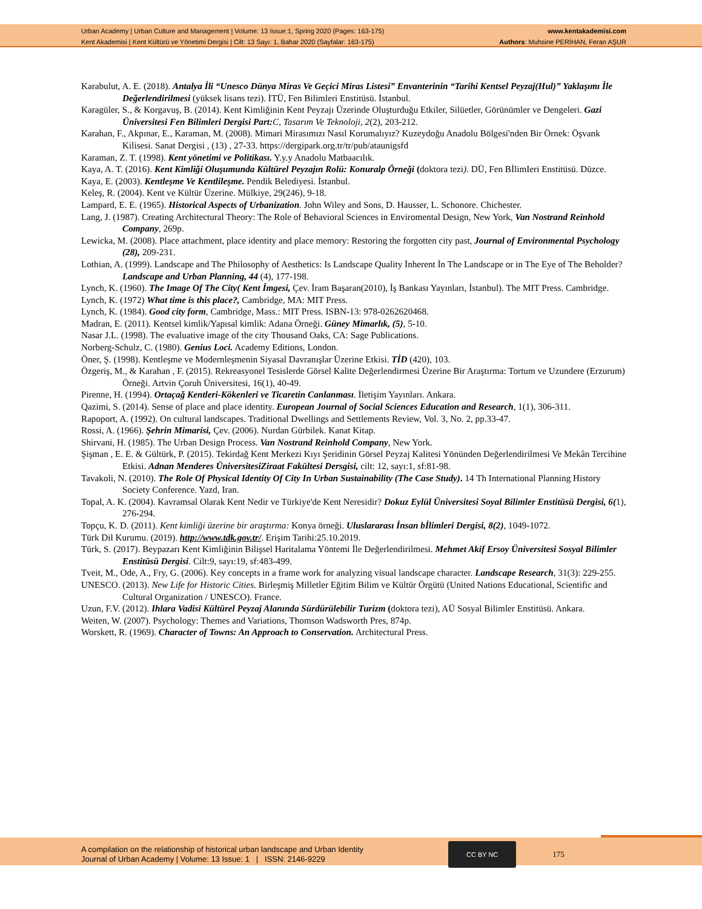Urban Academy | Urban Culture and Management | Volume: 13 Issue:1, Spring 2020 (Pages: 163-175)
Kent Akademisi | Kent Kültürü ve Yönetimi Dergisi | Cilt: 13 Sayı: 1, Bahar 2020 (Sayfalar: 163-175)
www.kentakademisi.com
Authors: Muhsine PERİHAN, Feran AŞUR
Karabulut, A. E. (2018). Antalya İli “Unesco Dünya Miras Ve Geçici Miras Listesi” Envanterinin “Tarihi Kentsel Peyzaj(Hul)” Yaklaşımı İle Değerlendirilmesi (yüksek lisans tezi). İTÜ, Fen Bilimleri Enstitüsü. İstanbul.
Karagüler, S., & Korgavuş, B. (2014). Kent Kimliğinin Kent Peyzajı Üzerinde Oluşturduğu Etkiler, Silüetler, Görünümler ve Dengeleri. Gazi Üniversitesi Fen Bilimleri Dergisi Part: C, Tasarım Ve Teknoloji, 2(2), 203-212.
Karahan, F., Akpınar, E., Karaman, M. (2008). Mimari Mirasımızı Nasıl Korumalıyız? Kuzeydoğu Anadolu Bölgesi'nden Bir Örnek: Öşvank Kilisesi. Sanat Dergisi , (13) , 27-33. https://dergipark.org.tr/tr/pub/ataunigsfd
Karaman, Z. T. (1998). Kent yönetimi ve Politikası. Y.y.y Anadolu Matbaacılık.
Kaya, A. T. (2016). Kent Kimliği Oluşumunda Kültürel Peyzajın Rolü: Konuralp Örneği (doktora tezi). DÜ, Fen BİlimIeri Enstitüsü. Düzce.
Kaya, E. (2003). Kentleşme Ve Kentlileşme. Pendik Belediyesi. İstanbul.
Keleş, R. (2004). Kent ve Kültür Üzerine. Mülkiye, 29(246), 9-18.
Lampard, E. E. (1965). Historical Aspects of Urbanization. John Wiley and Sons, D. Hausser, L. Schonore. Chichester.
Lang, J. (1987). Creating Architectural Theory: The Role of Behavioral Sciences in Enviromental Design, New York, Van Nostrand Reinhold Company, 269p.
Lewicka, M. (2008). Place attachment, place identity and place memory: Restoring the forgotten city past, Journal of Environmental Psychology (28), 209-231.
Lothian, A. (1999). Landscape and The Philosophy of Aesthetics: Is Landscape Quality İnherent İn The Landscape or in The Eye of The Beholder? Landscape and Urban Planning, 44 (4), 177-198.
Lynch, K. (1960). The Image Of The City( Kent İmgesi, Çev. İram Başaran(2010), İş Bankası Yayınları, İstanbul). The MIT Press. Cambridge.
Lynch, K. (1972) What time is this place?, Cambridge, MA: MIT Press.
Lynch, K. (1984). Good city form, Cambridge, Mass.: MIT Press. ISBN-13: 978-0262620468.
Madran, E. (2011). Kentsel kimlik/Yapısal kimlik: Adana Örneği. Güney Mimarlık, (5), 5-10.
Nasar J.L. (1998). The evaluative image of the city Thousand Oaks, CA: Sage Publications.
Norberg-Schulz, C. (1980). Genius Loci. Academy Editions, London.
Öner, Ş. (1998). Kentleşme ve Modernleşmenin Siyasal Davranışlar Üzerine Etkisi. TİD (420), 103.
Özgeriş, M., & Karahan , F. (2015). Rekreasyonel Tesislerde Görsel Kalite Değerlendirmesi Üzerine Bir Araştırma: Tortum ve Uzundere (Erzurum) Örneği. Artvin Çoruh Üniversitesi, 16(1), 40-49.
Pirenne, H. (1994). Ortaçağ Kentleri-Kökenleri ve Ticaretin Canlanması. İletişim Yayınları. Ankara.
Qazimi, S. (2014). Sense of place and place identity. European Journal of Social Sciences Education and Research, 1(1), 306-311.
Rapoport, A. (1992). On cultural landscapes. Traditional Dwellings and Settlements Review, Vol. 3, No. 2, pp.33-47.
Rossi, A. (1966). Şehrin Mimarisi, Çev. (2006). Nurdan Gürbilek. Kanat Kitap.
Shirvani, H. (1985). The Urban Design Process. Van Nostrand Reinhold Company, New York.
Şişman , E. E. & Gültürk, P. (2015). Tekirdağ Kent Merkezi Kıyı Şeridinin Görsel Peyzaj Kalitesi Yönünden Değerlendirilmesi Ve Mekân Tercihine Etkisi. Adnan Menderes ÜniversitesiZiraat Fakültesi Dersgisi, cilt: 12, sayı:1, sf:81-98.
Tavakoli, N. (2010). The Role Of Physical Identity Of City In Urban Sustainability (The Case Study). 14 Th International Planning History Society Conference. Yazd, Iran.
Topal, A. K. (2004). Kavramsal Olarak Kent Nedir ve Türkiye'de Kent Neresidir? Dokuz Eylül Üniversitesi Soyal Bilimler Enstitüsü Dergisi, 6(1), 276-294.
Topçu, K. D. (2011). Kent kimliği üzerine bir araştırma: Konya örneği. Uluslararası İnsan bİlimleri Dergisi, 8(2), 1049-1072.
Türk Dil Kurumu. (2019). http://www.tdk.gov.tr/. Erişim Tarihi:25.10.2019.
Türk, S. (2017). Beypazarı Kent Kimliğinin Bilişsel Haritalama Yöntemi İle Değerlendirilmesi. Mehmet Akif Ersoy Üniversitesi Sosyal Bilimler Enstitüsü Dergisi. Cilt:9, sayı:19, sf:483-499.
Tveit, M., Ode, A., Fry, G. (2006). Key concepts in a frame work for analyzing visual landscape character. Landscape Research, 31(3): 229-255.
UNESCO. (2013). New Life for Historic Cities. Birleşmiş Milletler Eğitim Bilim ve Kültür Örgütü (United Nations Educational, Scientific and Cultural Organization / UNESCO). France.
Uzun, F.V. (2012). Ihlara Vadisi Kültürel Peyzaj Alanında Sürdürülebilir Turizm (doktora tezi), AÜ Sosyal Bilimler Enstitüsü. Ankara.
Weiten, W. (2007). Psychology: Themes and Variations, Thomson Wadsworth Pres, 874p.
Worskett, R. (1969). Character of Towns: An Approach to Conservation. Architectural Press.
A compilation on the relationship of historical urban landscape and Urban Identity
Journal of Urban Academy | Volume: 13 Issue: 1 | ISSN: 2146-9229
CC BY NC
175